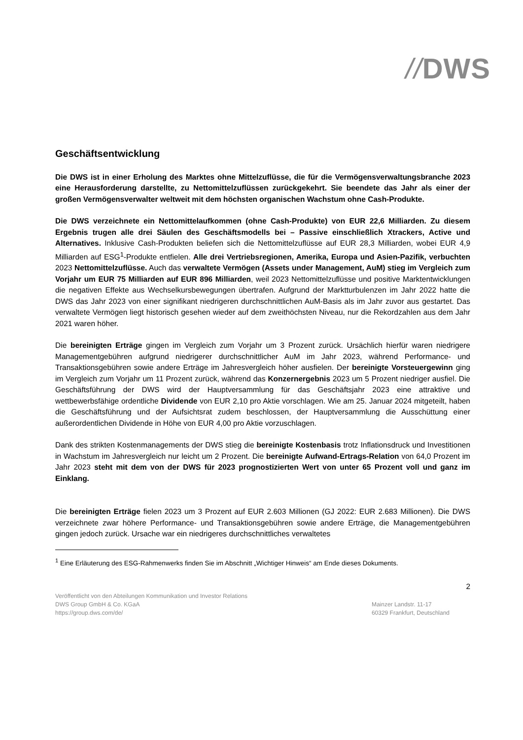//DWS
Geschäftsentwicklung
Die DWS ist in einer Erholung des Marktes ohne Mittelzuflüsse, die für die Vermögensverwaltungsbranche 2023 eine Herausforderung darstellte, zu Nettomittelzuflüssen zurückgekehrt. Sie beendete das Jahr als einer der großen Vermögensverwalter weltweit mit dem höchsten organischen Wachstum ohne Cash-Produkte.
Die DWS verzeichnete ein Nettomittelaufkommen (ohne Cash-Produkte) von EUR 22,6 Milliarden. Zu diesem Ergebnis trugen alle drei Säulen des Geschäftsmodells bei – Passive einschließlich Xtrackers, Active und Alternatives. Inklusive Cash-Produkten beliefen sich die Nettomittelzuflüsse auf EUR 28,3 Milliarden, wobei EUR 4,9 Milliarden auf ESG<sup>1</sup>-Produkte entfielen. Alle drei Vertriebsregionen, Amerika, Europa und Asien-Pazifik, verbuchten 2023 Nettomittelzuflüsse. Auch das verwaltete Vermögen (Assets under Management, AuM) stieg im Vergleich zum Vorjahr um EUR 75 Milliarden auf EUR 896 Milliarden, weil 2023 Nettomittelzuflüsse und positive Marktentwicklungen die negativen Effekte aus Wechselkursbewegungen übertrafen. Aufgrund der Marktturbulenzen im Jahr 2022 hatte die DWS das Jahr 2023 von einer signifikant niedrigeren durchschnittlichen AuM-Basis als im Jahr zuvor aus gestartet. Das verwaltete Vermögen liegt historisch gesehen wieder auf dem zweithöchsten Niveau, nur die Rekordzahlen aus dem Jahr 2021 waren höher.
Die bereinigten Erträge gingen im Vergleich zum Vorjahr um 3 Prozent zurück. Ursächlich hierfür waren niedrigere Managementgebühren aufgrund niedrigerer durchschnittlicher AuM im Jahr 2023, während Performance- und Transaktionsgebühren sowie andere Erträge im Jahresvergleich höher ausfielen. Der bereinigte Vorsteuergewinn ging im Vergleich zum Vorjahr um 11 Prozent zurück, während das Konzernergebnis 2023 um 5 Prozent niedriger ausfiel. Die Geschäftsführung der DWS wird der Hauptversammlung für das Geschäftsjahr 2023 eine attraktive und wettbewerbsfähige ordentliche Dividende von EUR 2,10 pro Aktie vorschlagen. Wie am 25. Januar 2024 mitgeteilt, haben die Geschäftsführung und der Aufsichtsrat zudem beschlossen, der Hauptversammlung die Ausschüttung einer außerordentlichen Dividende in Höhe von EUR 4,00 pro Aktie vorzuschlagen.
Dank des strikten Kostenmanagements der DWS stieg die bereinigte Kostenbasis trotz Inflationsdruck und Investitionen in Wachstum im Jahresvergleich nur leicht um 2 Prozent. Die bereinigte Aufwand-Ertrags-Relation von 64,0 Prozent im Jahr 2023 steht mit dem von der DWS für 2023 prognostizierten Wert von unter 65 Prozent voll und ganz im Einklang.
Die bereinigten Erträge fielen 2023 um 3 Prozent auf EUR 2.603 Millionen (GJ 2022: EUR 2.683 Millionen). Die DWS verzeichnete zwar höhere Performance- und Transaktionsgebühren sowie andere Erträge, die Managementgebühren gingen jedoch zurück. Ursache war ein niedrigeres durchschnittliches verwaltetes
<sup>1</sup> Eine Erläuterung des ESG-Rahmenwerks finden Sie im Abschnitt „Wichtiger Hinweis“ am Ende dieses Dokuments.
2
Veröffentlicht von den Abteilungen Kommunikation und Investor Relations
DWS Group GmbH & Co. KGaA
https://group.dws.com/de/
Mainzer Landstr. 11-17
60329 Frankfurt, Deutschland